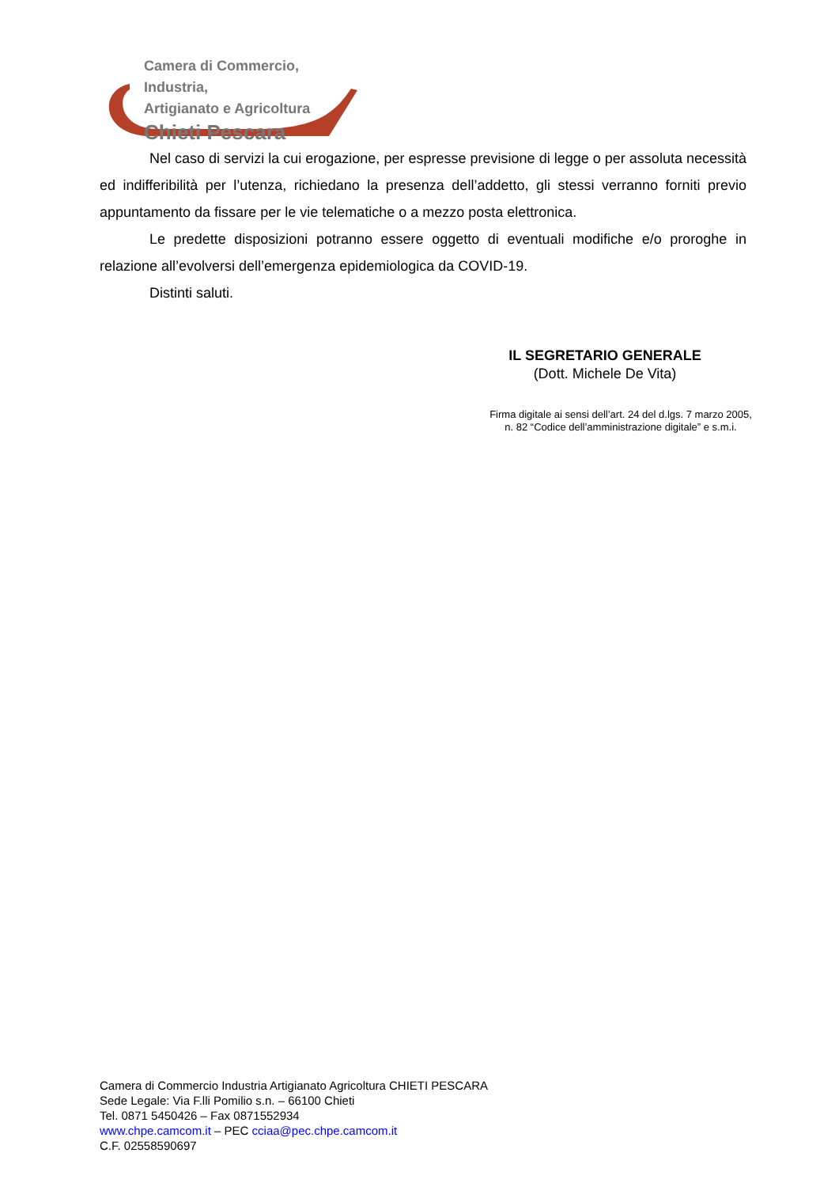Camera di Commercio, Industria,
Artigianato e Agricoltura
Chieti Pescara
Nel caso di servizi la cui erogazione, per espresse previsione di legge o per assoluta necessità ed indifferibilità per l’utenza, richiedano la presenza dell’addetto, gli stessi verranno forniti previo appuntamento da fissare per le vie telematiche o a mezzo posta elettronica.
Le predette disposizioni potranno essere oggetto di eventuali modifiche e/o proroghe in relazione all’evolversi dell’emergenza epidemiologica da COVID-19.
Distinti saluti.
IL SEGRETARIO GENERALE
(Dott. Michele De Vita)
Firma digitale ai sensi dell’art. 24 del d.lgs. 7 marzo 2005,
n. 82 “Codice dell’amministrazione digitale” e s.m.i.
Camera di Commercio Industria Artigianato Agricoltura CHIETI PESCARA
Sede Legale: Via F.lli Pomilio s.n. – 66100 Chieti
Tel. 0871 5450426 – Fax 0871552934
www.chpe.camcom.it – PEC cciaa@pec.chpe.camcom.it
C.F. 02558590697